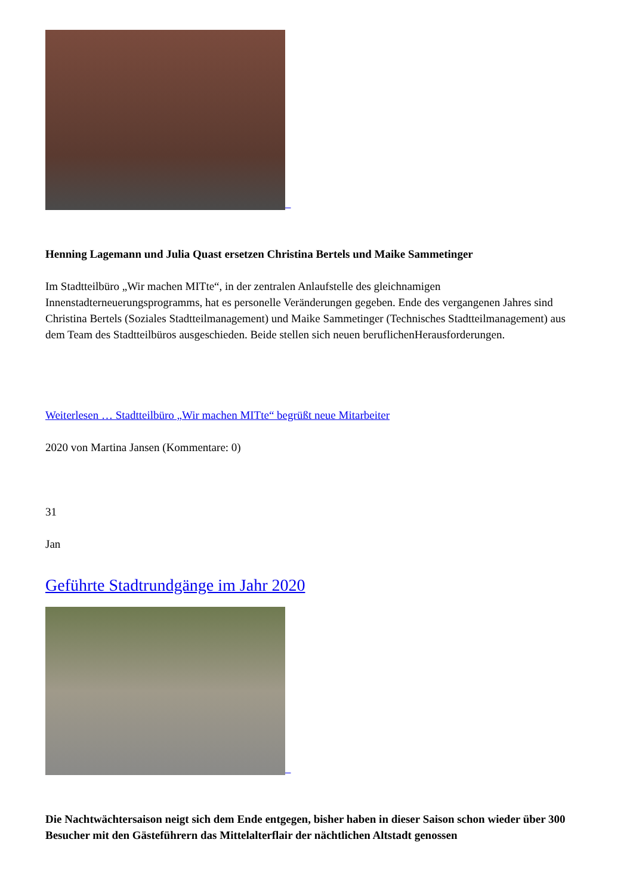Henning Lagemann und Julia Quast ersetzen Christina Bertels und Maike Sammetinger
Im Stadtteilbüro „Wir machen MITte“, in der zentralen Anlaufstelle des gleichnamigen Innenstadterneuerungsprogramms, hat es personelle Veränderungen gegeben. Ende des vergangenen Jahres sind Christina Bertels (Soziales Stadtteilmanagement) und Maike Sammetinger (Technisches Stadtteilmanagement) aus dem Team des Stadtteilbüros ausgeschieden. Beide stellen sich neuen beruflichenHerausforderungen.
Weiterlesen … Stadtteilbüro „Wir machen MITte“ begrüßt neue Mitarbeiter
2020 von Martina Jansen (Kommentare: 0)
31
Jan
Geführte Stadtrundgänge im Jahr 2020
Die Nachtwächtersaison neigt sich dem Ende entgegen, bisher haben in dieser Saison schon wieder über 300 Besucher mit den Gästeführern das Mittelalterflair der nächtlichen Altstadt genossen